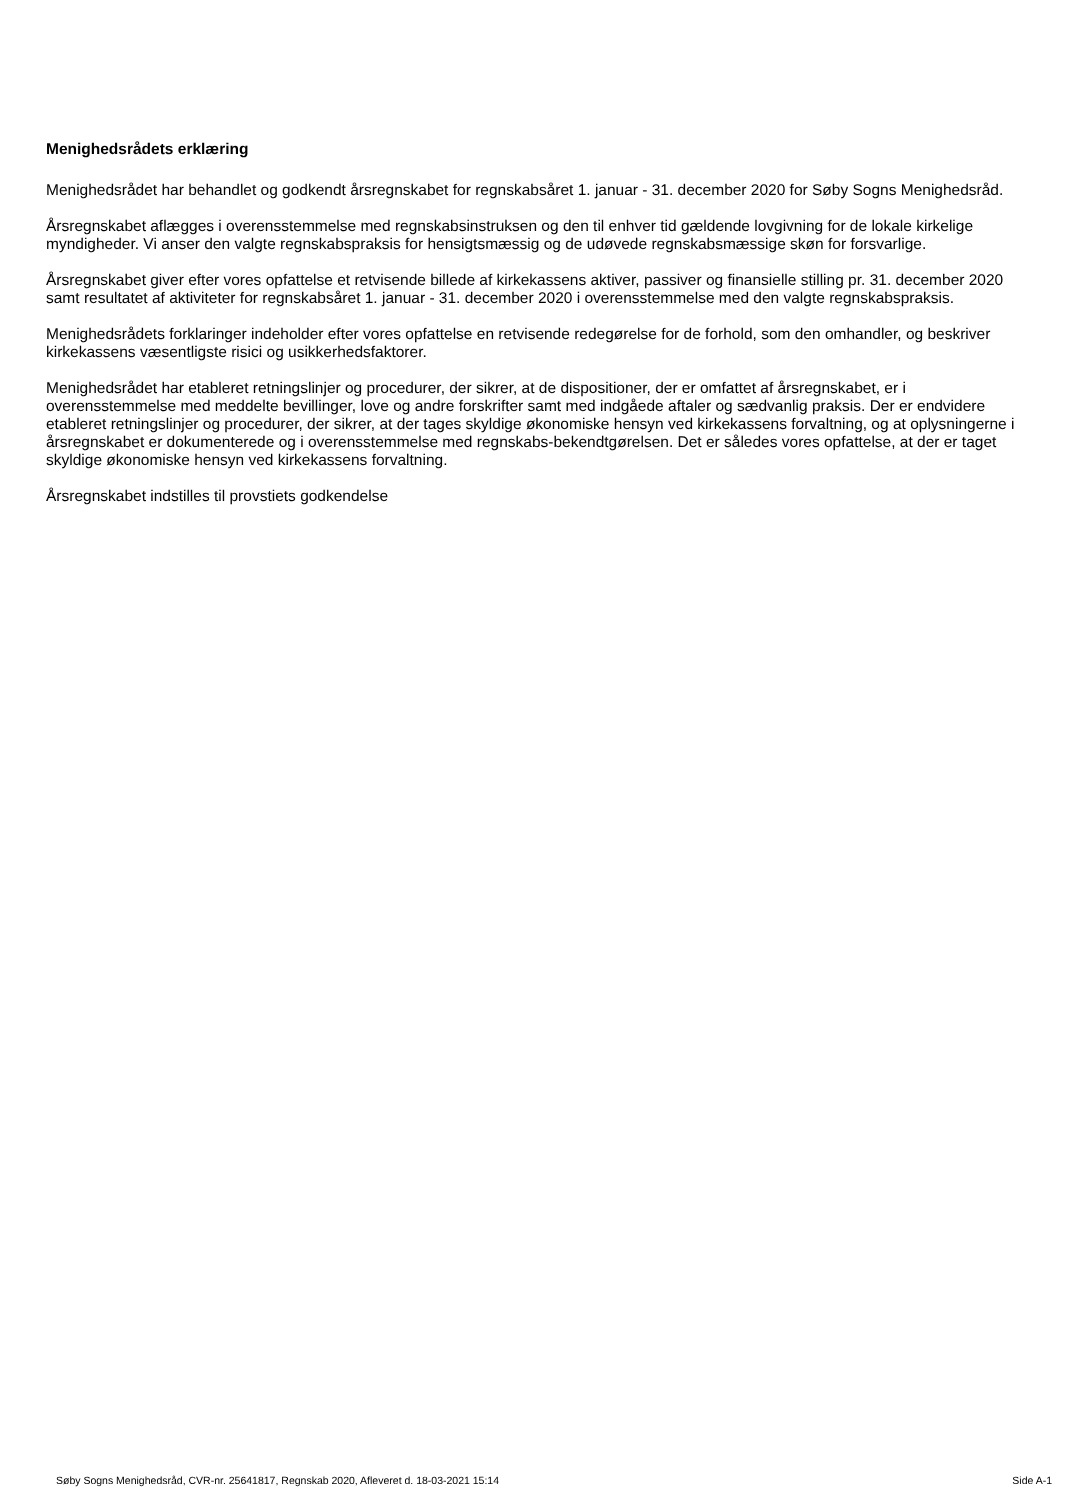Menighedsrådets erklæring
Menighedsrådet har behandlet og godkendt årsregnskabet for regnskabsåret 1. januar - 31. december 2020 for Søby Sogns Menighedsråd.
Årsregnskabet aflægges i overensstemmelse med regnskabsinstruksen og den til enhver tid gældende lovgivning for de lokale kirkelige myndigheder. Vi anser den valgte regnskabspraksis for hensigtsmæssig og de udøvede regnskabsmæssige skøn for forsvarlige.
Årsregnskabet giver efter vores opfattelse et retvisende billede af kirkekassens aktiver, passiver og finansielle stilling pr. 31. december 2020 samt resultatet af aktiviteter for regnskabsåret 1. januar - 31. december 2020 i overensstemmelse med den valgte regnskabspraksis.
Menighedsrådets forklaringer indeholder efter vores opfattelse en retvisende redegørelse for de forhold, som den omhandler, og beskriver kirkekassens væsentligste risici og usikkerhedsfaktorer.
Menighedsrådet har etableret retningslinjer og procedurer, der sikrer, at de dispositioner, der er omfattet af årsregnskabet, er i overensstemmelse med meddelte bevillinger, love og andre forskrifter samt med indgåede aftaler og sædvanlig praksis. Der er endvidere etableret retningslinjer og procedurer, der sikrer, at der tages skyldige økonomiske hensyn ved kirkekassens forvaltning, og at oplysningerne i årsregnskabet er dokumenterede og i overensstemmelse med regnskabs-bekendtgørelsen. Det er således vores opfattelse, at der er taget skyldige økonomiske hensyn ved kirkekassens forvaltning.
Årsregnskabet indstilles til provstiets godkendelse
Søby Sogns Menighedsråd, CVR-nr. 25641817, Regnskab 2020, Afleveret d. 18-03-2021 15:14 Side A-1